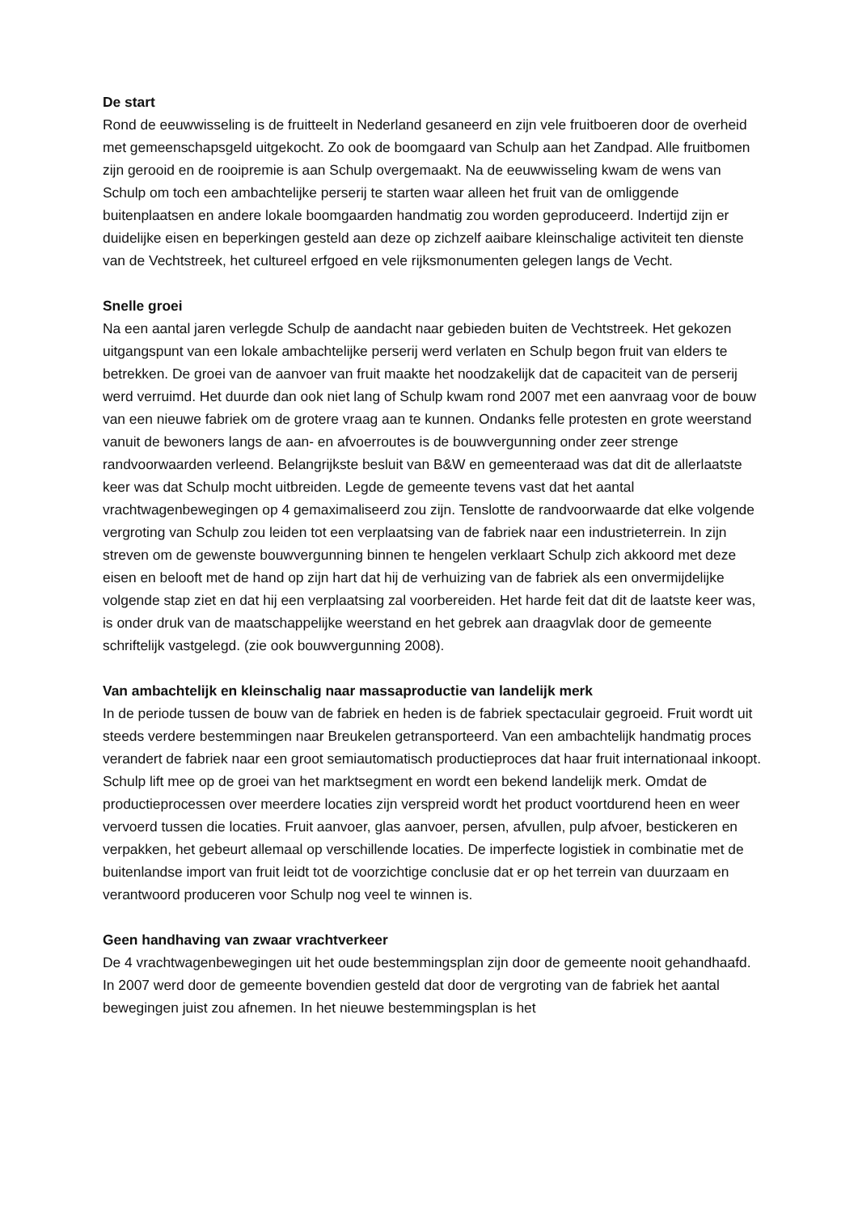De start
Rond de eeuwwisseling is de fruitteelt in Nederland gesaneerd en zijn vele fruitboeren door de overheid met gemeenschapsgeld uitgekocht. Zo ook de boomgaard van Schulp aan het Zandpad. Alle fruitbomen zijn gerooid en de rooipremie is aan Schulp overgemaakt. Na de eeuwwisseling kwam de wens van Schulp om toch een ambachtelijke perserij te starten waar alleen het fruit van de omliggende buitenplaatsen en andere lokale boomgaarden handmatig zou worden geproduceerd. Indertijd zijn er duidelijke eisen en beperkingen gesteld aan deze op zichzelf aaibare kleinschalige activiteit ten dienste van de Vechtstreek, het cultureel erfgoed en vele rijksmonumenten gelegen langs de Vecht.
Snelle groei
Na een aantal jaren verlegde Schulp de aandacht naar gebieden buiten de Vechtstreek. Het gekozen uitgangspunt van een lokale ambachtelijke perserij werd verlaten en Schulp begon fruit van elders te betrekken. De groei van de aanvoer van fruit maakte het noodzakelijk dat de capaciteit van de perserij werd verruimd. Het duurde dan ook niet lang of Schulp kwam rond 2007 met een aanvraag voor de bouw van een nieuwe fabriek om de grotere vraag aan te kunnen. Ondanks felle protesten en grote weerstand vanuit de bewoners langs de aan- en afvoerroutes is de bouwvergunning onder zeer strenge randvoorwaarden verleend. Belangrijkste besluit van B&W en gemeenteraad was dat dit de allerlaatste keer was dat Schulp mocht uitbreiden. Legde de gemeente tevens vast dat het aantal vrachtwagenbewegingen op 4 gemaximaliseerd zou zijn. Tenslotte de randvoorwaarde dat elke volgende vergroting van Schulp zou leiden tot een verplaatsing van de fabriek naar een industrieterrein. In zijn streven om de gewenste bouwvergunning binnen te hengelen verklaart Schulp zich akkoord met deze eisen en belooft met de hand op zijn hart dat hij de verhuizing van de fabriek als een onvermijdelijke volgende stap ziet en dat hij een verplaatsing zal voorbereiden. Het harde feit dat dit de laatste keer was, is onder druk van de maatschappelijke weerstand en het gebrek aan draagvlak door de gemeente schriftelijk vastgelegd. (zie ook bouwvergunning 2008).
Van ambachtelijk en kleinschalig naar massaproductie van landelijk merk
In de periode tussen de bouw van de fabriek en heden is de fabriek spectaculair gegroeid. Fruit wordt uit steeds verdere bestemmingen naar Breukelen getransporteerd. Van een ambachtelijk handmatig proces verandert de fabriek naar een groot semiautomatisch productieproces dat haar fruit internationaal inkoopt. Schulp lift mee op de groei van het marktsegment en wordt een bekend landelijk merk. Omdat de productieprocessen over meerdere locaties zijn verspreid wordt het product voortdurend heen en weer vervoerd tussen die locaties. Fruit aanvoer, glas aanvoer, persen, afvullen, pulp afvoer, bestickeren en verpakken, het gebeurt allemaal op verschillende locaties. De imperfecte logistiek in combinatie met de buitenlandse import van fruit leidt tot de voorzichtige conclusie dat er op het terrein van duurzaam en verantwoord produceren voor Schulp nog veel te winnen is.
Geen handhaving van zwaar vrachtverkeer
De 4 vrachtwagenbewegingen uit het oude bestemmingsplan zijn door de gemeente nooit gehandhaafd. In 2007 werd door de gemeente bovendien gesteld dat door de vergroting van de fabriek het aantal bewegingen juist zou afnemen. In het nieuwe bestemmingsplan is het